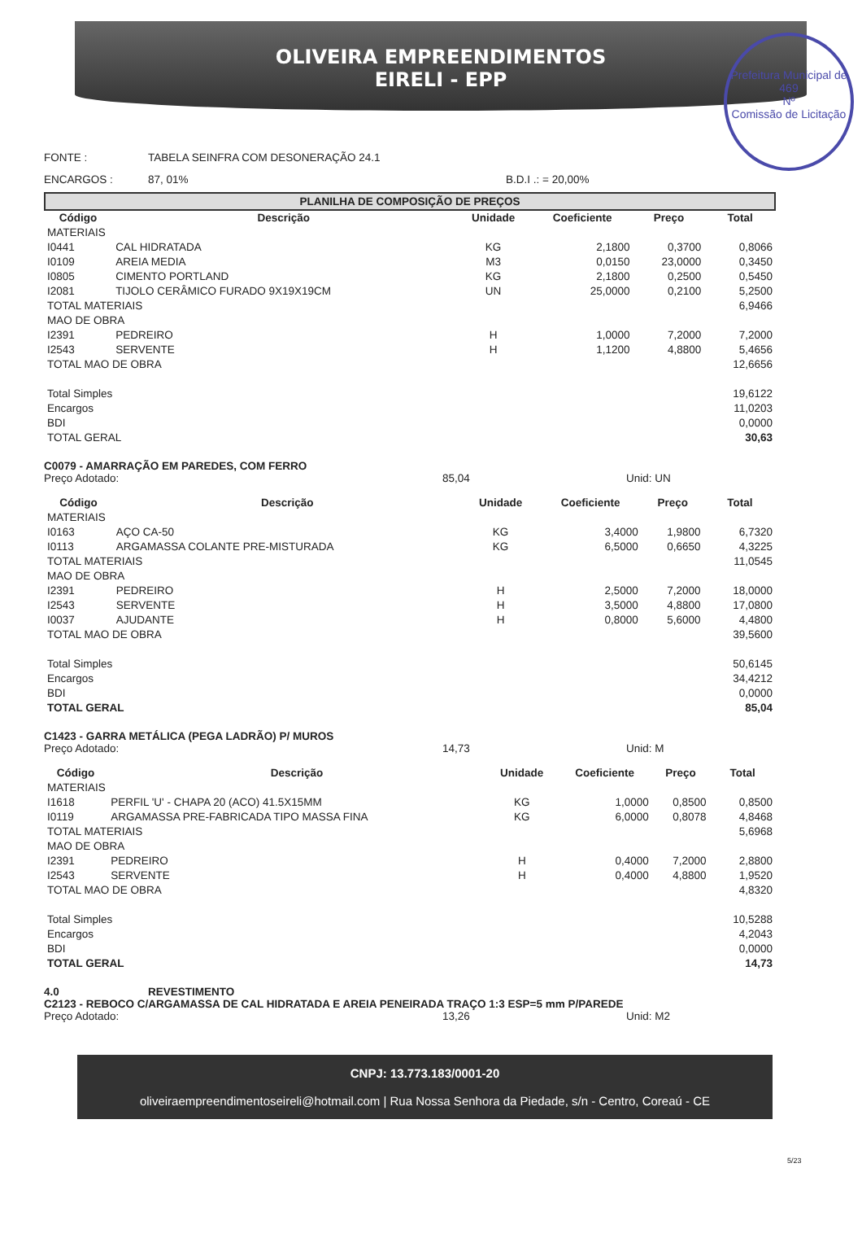OLIVEIRA EMPREENDIMENTOS
EIRELI - EPP
Prefeitura Municipal de
469
Nº
Comissão de Licitação
FONTE : TABELA SEINFRA COM DESONERAÇÃO 24.1
ENCARGOS : 87, 01% B.D.I .: = 20,00%
PLANILHA DE COMPOSIÇÃO DE PREÇOS
| Código | Descrição | Unidade | Coeficiente | Preço | Total |
| --- | --- | --- | --- | --- | --- |
| MATERIAIS | | | | | |
| I0441 | CAL HIDRATADA | KG | 2,1800 | 0,3700 | 0,8066 |
| I0109 | AREIA MEDIA | M3 | 0,0150 | 23,0000 | 0,3450 |
| I0805 | CIMENTO PORTLAND | KG | 2,1800 | 0,2500 | 0,5450 |
| I2081 | TIJOLO CERÂMICO FURADO 9X19X19CM | UN | 25,0000 | 0,2100 | 5,2500 |
| TOTAL MATERIAIS | | | | | 6,9466 |
| MAO DE OBRA | | | | | |
| I2391 | PEDREIRO | H | 1,0000 | 7,2000 | 7,2000 |
| I2543 | SERVENTE | H | 1,1200 | 4,8800 | 5,4656 |
| TOTAL MAO DE OBRA | | | | | 12,6656 |
| Total Simples | | | | | 19,6122 |
| Encargos | | | | | 11,0203 |
| BDI | | | | | 0,0000 |
| TOTAL GERAL | | | | | 30,63 |
C0079 - AMARRAÇÃO EM PAREDES, COM FERRO
Preço Adotado: 85,04 Unid: UN
| Código | Descrição | Unidade | Coeficiente | Preço | Total |
| --- | --- | --- | --- | --- | --- |
| MATERIAIS | | | | | |
| I0163 | AÇO CA-50 | KG | 3,4000 | 1,9800 | 6,7320 |
| I0113 | ARGAMASSA COLANTE PRE-MISTURADA | KG | 6,5000 | 0,6650 | 4,3225 |
| TOTAL MATERIAIS | | | | | 11,0545 |
| MAO DE OBRA | | | | | |
| I2391 | PEDREIRO | H | 2,5000 | 7,2000 | 18,0000 |
| I2543 | SERVENTE | H | 3,5000 | 4,8800 | 17,0800 |
| I0037 | AJUDANTE | H | 0,8000 | 5,6000 | 4,4800 |
| TOTAL MAO DE OBRA | | | | | 39,5600 |
| Total Simples | | | | | 50,6145 |
| Encargos | | | | | 34,4212 |
| BDI | | | | | 0,0000 |
| TOTAL GERAL | | | | | 85,04 |
C1423 - GARRA METÁLICA (PEGA LADRÃO) P/ MUROS
Preço Adotado: 14,73 Unid: M
| Código | Descrição | Unidade | Coeficiente | Preço | Total |
| --- | --- | --- | --- | --- | --- |
| MATERIAIS | | | | | |
| I1618 | PERFIL 'U' - CHAPA 20 (ACO) 41.5X15MM | KG | 1,0000 | 0,8500 | 0,8500 |
| I0119 | ARGAMASSA PRE-FABRICADA TIPO MASSA FINA | KG | 6,0000 | 0,8078 | 4,8468 |
| TOTAL MATERIAIS | | | | | 5,6968 |
| MAO DE OBRA | | | | | |
| I2391 | PEDREIRO | H | 0,4000 | 7,2000 | 2,8800 |
| I2543 | SERVENTE | H | 0,4000 | 4,8800 | 1,9520 |
| TOTAL MAO DE OBRA | | | | | 4,8320 |
| Total Simples | | | | | 10,5288 |
| Encargos | | | | | 4,2043 |
| BDI | | | | | 0,0000 |
| TOTAL GERAL | | | | | 14,73 |
4.0 REVESTIMENTO
C2123 - REBOCO C/ARGAMASSA DE CAL HIDRATADA E AREIA PENEIRADA TRAÇO 1:3 ESP=5 mm P/PAREDE
Preço Adotado: 13,26 Unid: M2
CNPJ: 13.773.183/0001-20
oliveiraempreendimentoseireli@hotmail.com | Rua Nossa Senhora da Piedade, s/n - Centro, Coreaú - CE
5/23